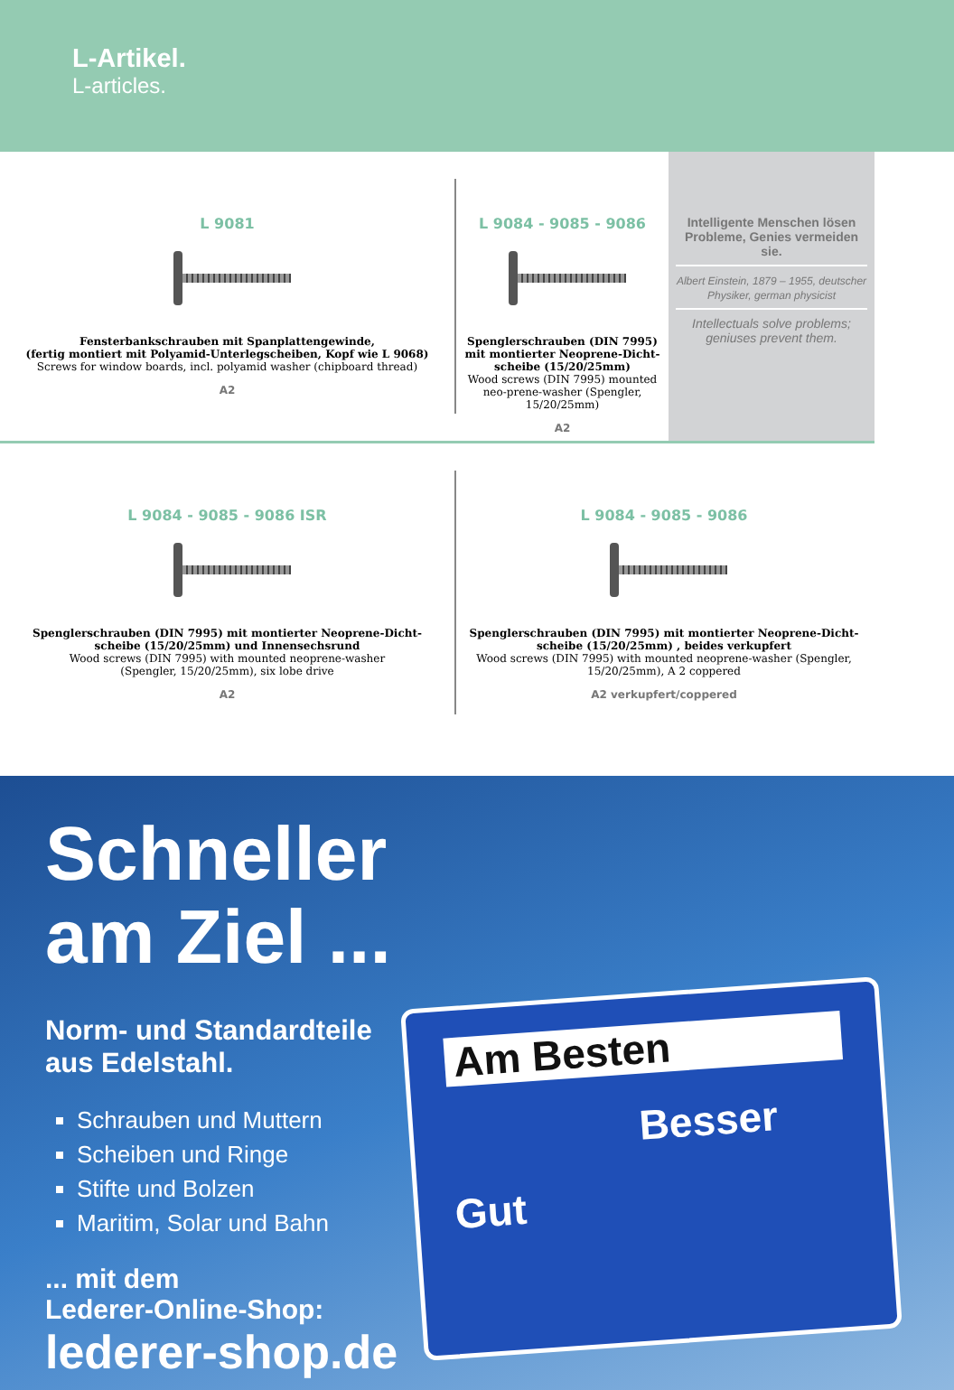L-Artikel.
L-articles.
L 9081
Fensterbankschrauben mit Spanplattengewinde,
(fertig montiert mit Polyamid-Unterlegscheiben, Kopf wie L 9068)
Screws for window boards, incl. polyamid washer (chipboard thread)
A2
L 9084 - 9085 - 9086
Spenglerschrauben (DIN 7995) mit montierter Neoprene-Dicht-scheibe (15/20/25mm)
Wood screws (DIN 7995) mounted neo-prene-washer (Spengler, 15/20/25mm)
A2
Intelligente Menschen lösen Probleme, Genies vermeiden sie.
Albert Einstein, 1879 – 1955, deutscher Physiker, german physicist
Intellectuals solve problems; geniuses prevent them.
L 9084 - 9085 - 9086 ISR
Spenglerschrauben (DIN 7995) mit montierter Neoprene-Dicht-
scheibe (15/20/25mm) und Innensechsrund
Wood screws (DIN 7995) with mounted neoprene-washer
(Spengler, 15/20/25mm), six lobe drive
A2
L 9084 - 9085 - 9086
Spenglerschrauben (DIN 7995) mit montierter Neoprene-Dicht-
scheibe (15/20/25mm) , beides verkupfert
Wood screws (DIN 7995) with mounted neoprene-washer (Spengler,
15/20/25mm), A 2 coppered
A2 verkupfert/coppered
Schneller
am Ziel ...
Norm- und Standardteile
aus Edelstahl.
Schrauben und Muttern
Scheiben und Ringe
Stifte und Bolzen
Maritim, Solar und Bahn
... mit dem
Lederer-Online-Shop:
lederer-shop.de
Am Besten
Besser
Gut